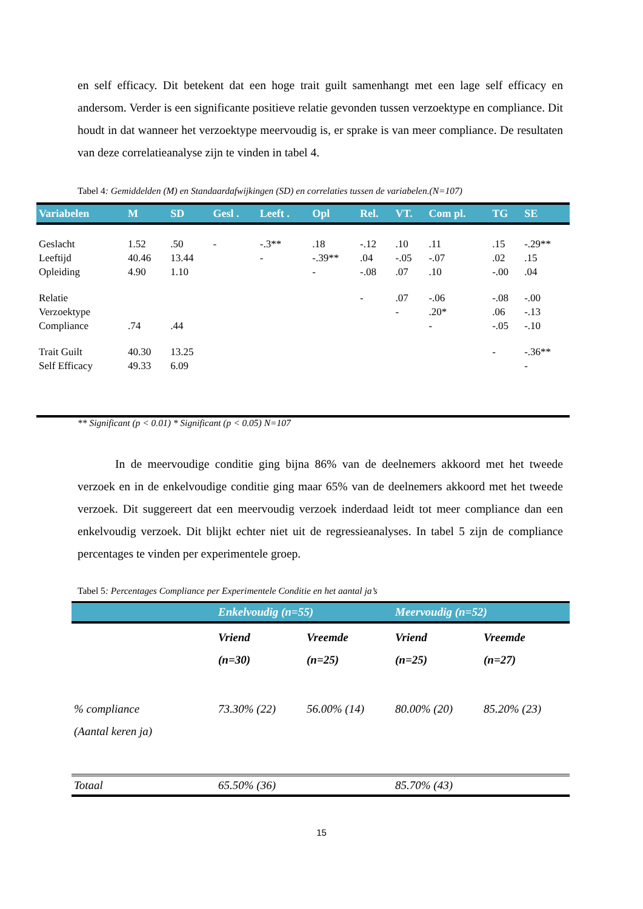en self efficacy. Dit betekent dat een hoge trait guilt samenhangt met een lage self efficacy en andersom. Verder is een significante positieve relatie gevonden tussen verzoektype en compliance. Dit houdt in dat wanneer het verzoektype meervoudig is, er sprake is van meer compliance. De resultaten van deze correlatieanalyse zijn te vinden in tabel 4.
Tabel 4: Gemiddelden (M) en Standaardafwijkingen (SD) en correlaties tussen de variabelen.(N=107)
| Variabelen | M | SD | Gesl . | Leeft . | Opl | Rel. | VT. | Com pl. | TG | SE |
| --- | --- | --- | --- | --- | --- | --- | --- | --- | --- | --- |
| Geslacht | 1.52 | .50 | - | -.3** | .18 | -.12 | .10 | .11 | .15 | -.29** |
| Leeftijd | 40.46 | 13.44 | | - | -.39** | .04 | -.05 | -.07 | .02 | .15 |
| Opleiding | 4.90 | 1.10 | | | - | -.08 | .07 | .10 | -.00 | .04 |
| Relatie | | | | | | - | .07 | -.06 | -.08 | -.00 |
| Verzoektype | | | | | | | - | .20* | .06 | -.13 |
| Compliance | .74 | .44 | | | | | | - | -.05 | -.10 |
| Trait Guilt | 40.30 | 13.25 | | | | | | | - | -.36** |
| Self Efficacy | 49.33 | 6.09 | | | | | | | | - |
** Significant (p < 0.01) * Significant (p < 0.05) N=107
In de meervoudige conditie ging bijna 86% van de deelnemers akkoord met het tweede verzoek en in de enkelvoudige conditie ging maar 65% van de deelnemers akkoord met het tweede verzoek. Dit suggereert dat een meervoudig verzoek inderdaad leidt tot meer compliance dan een enkelvoudig verzoek. Dit blijkt echter niet uit de regressieanalyses. In tabel 5 zijn de compliance percentages te vinden per experimentele groep.
Tabel 5: Percentages Compliance per Experimentele Conditie en het aantal ja’s
| | Enkelvoudig (n=55) | | Meervoudig (n=52) | |
| | Vriend (n=30) | Vreemde (n=25) | Vriend (n=25) | Vreemde (n=27) |
| % compliance (Aantal keren ja) | 73.30% (22) | 56.00% (14) | 80.00% (20) | 85.20% (23) |
| Totaal | 65.50% (36) | | 85.70% (43) | |
15